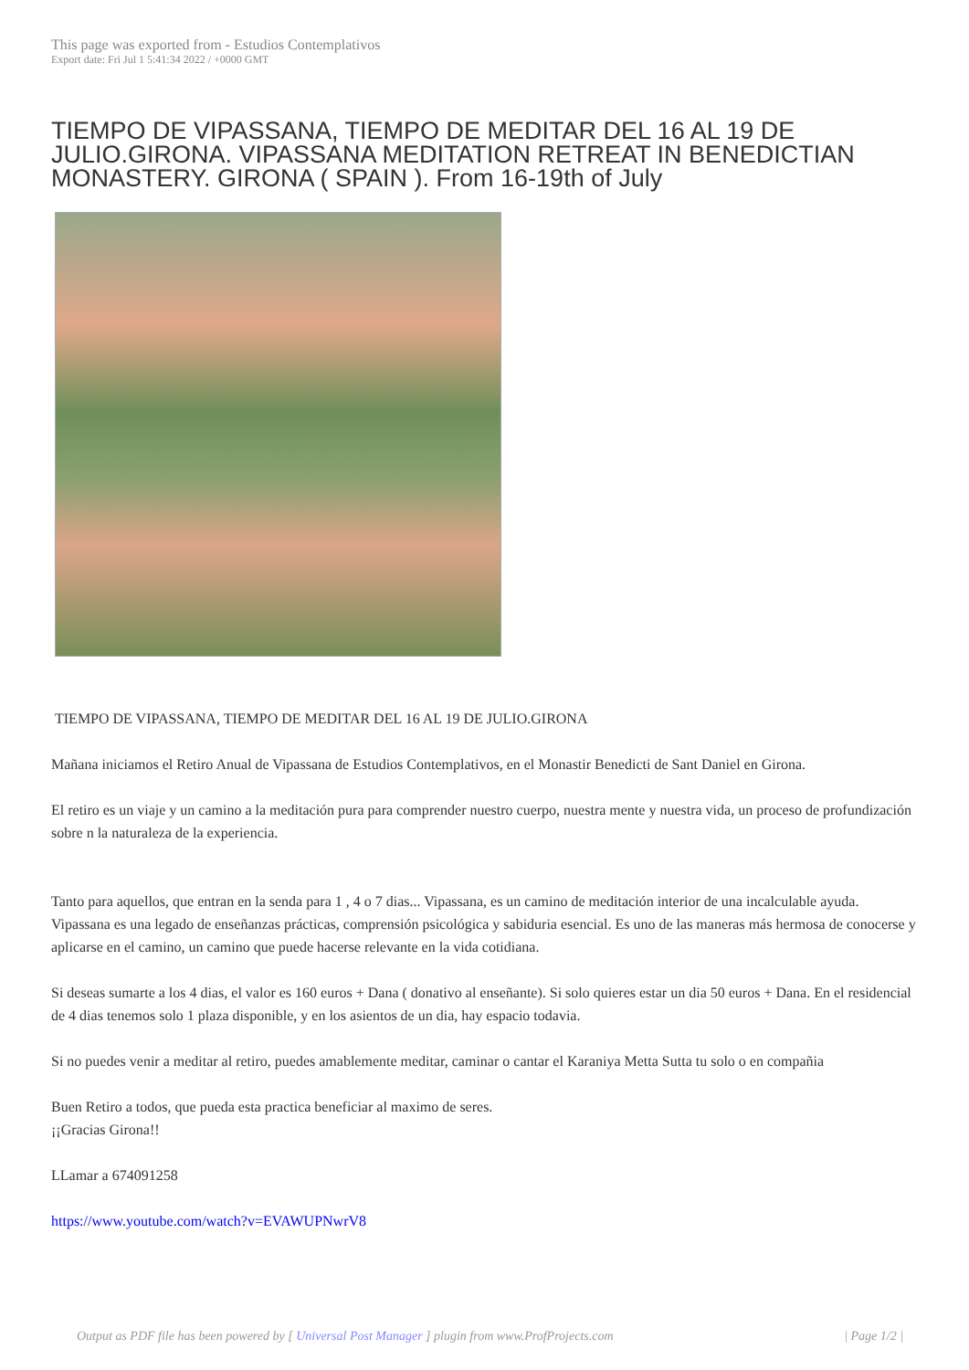This page was exported from - Estudios Contemplativos
Export date: Fri Jul 1 5:41:34 2022 / +0000 GMT
TIEMPO DE VIPASSANA, TIEMPO DE MEDITAR DEL 16 AL 19 DE JULIO.GIRONA. VIPASSANA MEDITATION RETREAT IN BENEDICTIAN MONASTERY. GIRONA ( SPAIN ). From 16-19th of July
TIEMPO DE VIPASSANA, TIEMPO DE MEDITAR DEL 16 AL 19 DE JULIO.GIRONA
Mañana iniciamos el Retiro Anual de Vipassana de Estudios Contemplativos, en el Monastir Benedicti de Sant Daniel en Girona.
El retiro es un viaje y un camino a la meditación pura para comprender nuestro cuerpo, nuestra mente y nuestra vida, un proceso de profundización sobre n la naturaleza de la experiencia.
Tanto para aquellos, que entran en la senda para 1 , 4 o 7 dias... Vipassana, es un camino de meditación interior de una incalculable ayuda. Vipassana es una legado de enseñanzas prácticas, comprensión psicológica y sabiduria esencial. Es uno de las maneras más hermosa de conocerse y aplicarse en el camino, un camino que puede hacerse relevante en la vida cotidiana.
Si deseas sumarte a los 4 dias, el valor es 160 euros + Dana ( donativo al enseñante). Si solo quieres estar un dia 50 euros + Dana. En el residencial de 4 dias tenemos solo 1 plaza disponible, y en los asientos de un dia, hay espacio todavia.
Si no puedes venir a meditar al retiro, puedes amablemente meditar, caminar o cantar el Karaniya Metta Sutta tu solo o en compañia
Buen Retiro a todos, que pueda esta practica beneficiar al maximo de seres.
¡¡Gracias Girona!!
LLamar a 674091258
https://www.youtube.com/watch?v=EVAWUPNwrV8
Output as PDF file has been powered by [ Universal Post Manager ] plugin from www.ProfProjects.com | Page 1/2 |